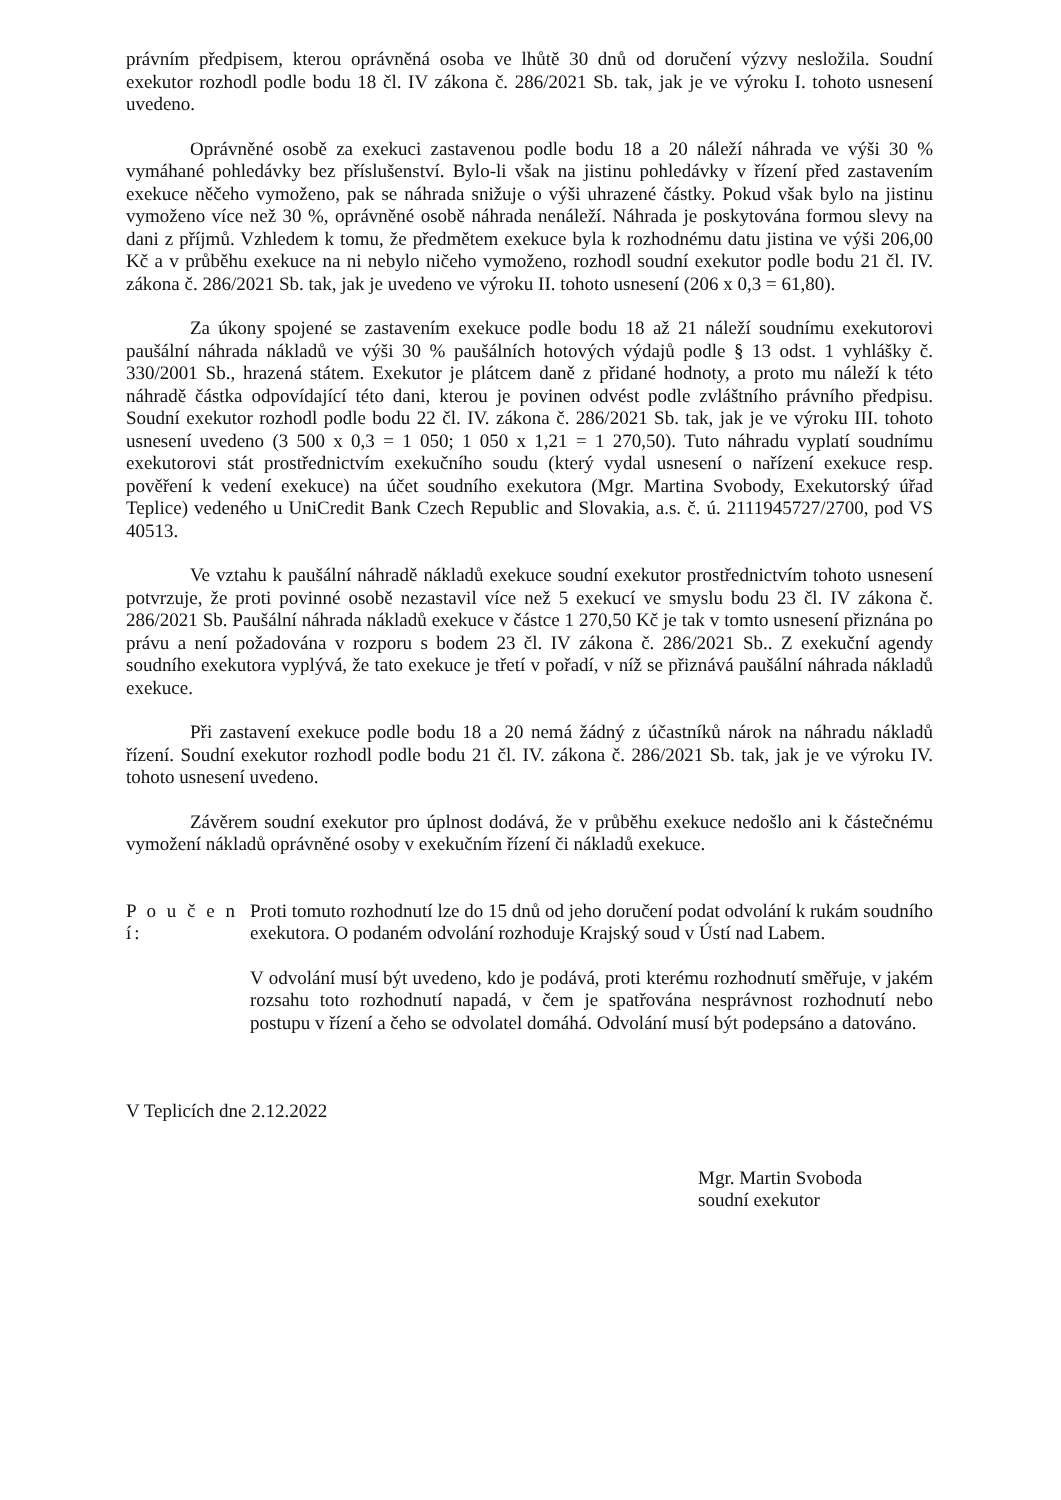právním předpisem, kterou oprávněná osoba ve lhůtě 30 dnů od doručení výzvy nesložila. Soudní exekutor rozhodl podle bodu 18 čl. IV zákona č. 286/2021 Sb. tak, jak je ve výroku I. tohoto usnesení uvedeno.
Oprávněné osobě za exekuci zastavenou podle bodu 18 a 20 náleží náhrada ve výši 30 % vymáhané pohledávky bez příslušenství. Bylo-li však na jistinu pohledávky v řízení před zastavením exekuce něčeho vymoženo, pak se náhrada snižuje o výši uhrazené částky. Pokud však bylo na jistinu vymoženo více než 30 %, oprávněné osobě náhrada nenáleží. Náhrada je poskytována formou slevy na dani z příjmů. Vzhledem k tomu, že předmětem exekuce byla k rozhodnému datu jistina ve výši 206,00 Kč a v průběhu exekuce na ni nebylo ničeho vymoženo, rozhodl soudní exekutor podle bodu 21 čl. IV. zákona č. 286/2021 Sb. tak, jak je uvedeno ve výroku II. tohoto usnesení (206 x 0,3 = 61,80).
Za úkony spojené se zastavením exekuce podle bodu 18 až 21 náleží soudnímu exekutorovi paušální náhrada nákladů ve výši 30 % paušálních hotových výdajů podle § 13 odst. 1 vyhlášky č. 330/2001 Sb., hrazená státem. Exekutor je plátcem daně z přidané hodnoty, a proto mu náleží k této náhradě částka odpovídající této dani, kterou je povinen odvést podle zvláštního právního předpisu. Soudní exekutor rozhodl podle bodu 22 čl. IV. zákona č. 286/2021 Sb. tak, jak je ve výroku III. tohoto usnesení uvedeno (3 500 x 0,3 = 1 050; 1 050 x 1,21 = 1 270,50). Tuto náhradu vyplatí soudnímu exekutorovi stát prostřednictvím exekučního soudu (který vydal usnesení o nařízení exekuce resp. pověření k vedení exekuce) na účet soudního exekutora (Mgr. Martina Svobody, Exekutorský úřad Teplice) vedeného u UniCredit Bank Czech Republic and Slovakia, a.s. č. ú. 2111945727/2700, pod VS 40513.
Ve vztahu k paušální náhradě nákladů exekuce soudní exekutor prostřednictvím tohoto usnesení potvrzuje, že proti povinné osobě nezastavil více než 5 exekucí ve smyslu bodu 23 čl. IV zákona č. 286/2021 Sb. Paušální náhrada nákladů exekuce v částce 1 270,50 Kč je tak v tomto usnesení přiznána po právu a není požadována v rozporu s bodem 23 čl. IV zákona č. 286/2021 Sb.. Z exekuční agendy soudního exekutora vyplývá, že tato exekuce je třetí v pořadí, v níž se přiznává paušální náhrada nákladů exekuce.
Při zastavení exekuce podle bodu 18 a 20 nemá žádný z účastníků nárok na náhradu nákladů řízení. Soudní exekutor rozhodl podle bodu 21 čl. IV. zákona č. 286/2021 Sb. tak, jak je ve výroku IV. tohoto usnesení uvedeno.
Závěrem soudní exekutor pro úplnost dodává, že v průběhu exekuce nedošlo ani k částečnému vymožení nákladů oprávněné osoby v exekučním řízení či nákladů exekuce.
P o u č e n í:
Proti tomuto rozhodnutí lze do 15 dnů od jeho doručení podat odvolání k rukám soudního exekutora. O podaném odvolání rozhoduje Krajský soud v Ústí nad Labem.
V odvolání musí být uvedeno, kdo je podává, proti kterému rozhodnutí směřuje, v jakém rozsahu toto rozhodnutí napadá, v čem je spatřována nesprávnost rozhodnutí nebo postupu v řízení a čeho se odvolatel domáhá. Odvolání musí být podepsáno a datováno.
V Teplicích dne 2.12.2022
Mgr. Martin Svoboda
soudní exekutor